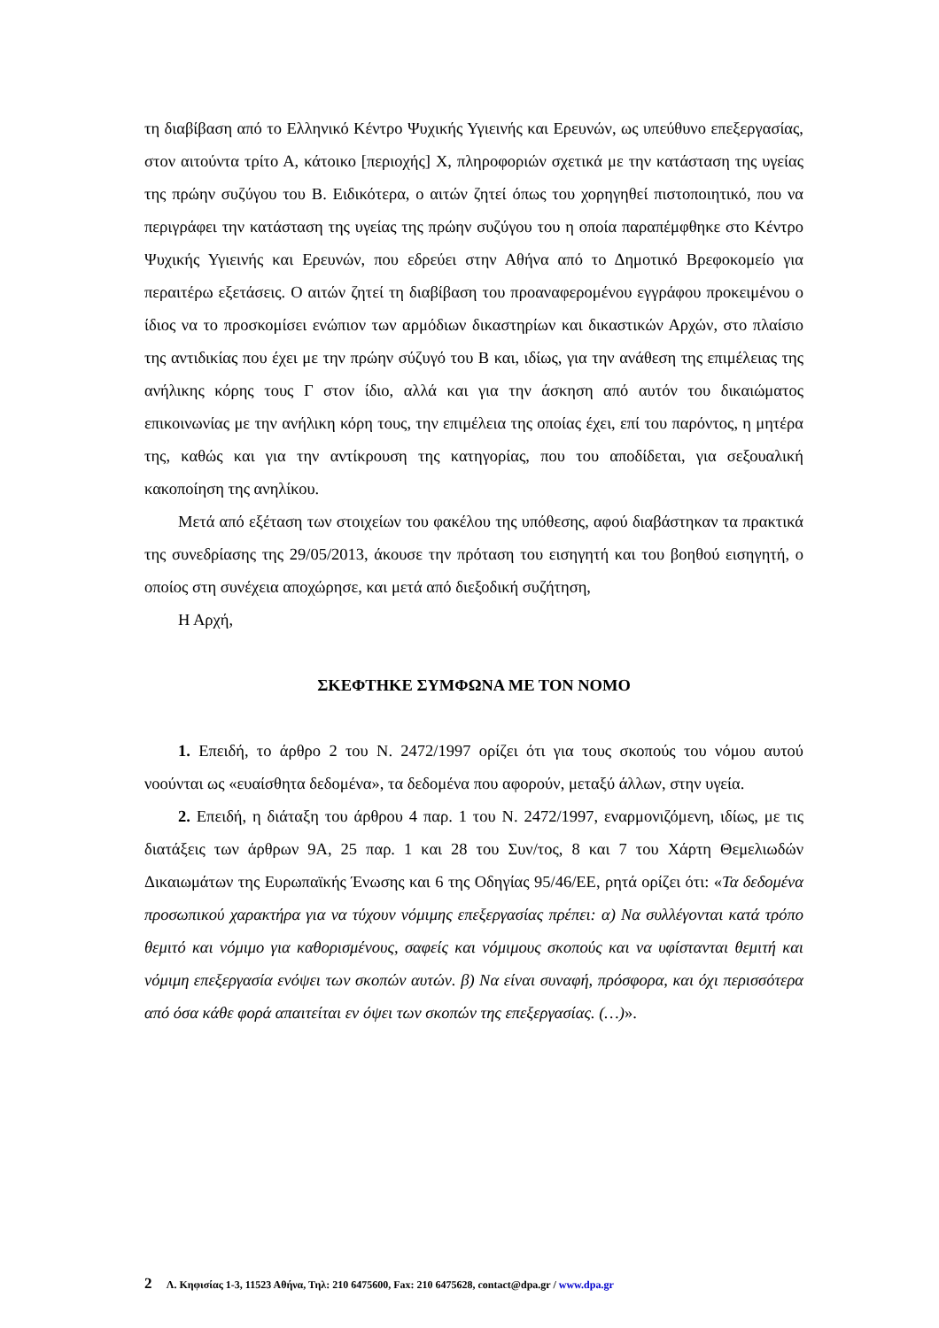τη διαβίβαση από το Ελληνικό Κέντρο Ψυχικής Υγιεινής και Ερευνών, ως υπεύθυνο επεξεργασίας, στον αιτούντα τρίτο Α, κάτοικο [περιοχής] Χ, πληροφοριών σχετικά με την κατάσταση της υγείας της πρώην συζύγου του Β. Ειδικότερα, ο αιτών ζητεί όπως του χορηγηθεί πιστοποιητικό, που να περιγράφει την κατάσταση της υγείας της πρώην συζύγου του η οποία παραπέμφθηκε στο Κέντρο Ψυχικής Υγιεινής και Ερευνών, που εδρεύει στην Αθήνα από το Δημοτικό Βρεφοκομείο για περαιτέρω εξετάσεις. Ο αιτών ζητεί τη διαβίβαση του προαναφερομένου εγγράφου προκειμένου ο ίδιος να το προσκομίσει ενώπιον των αρμόδιων δικαστηρίων και δικαστικών Αρχών, στο πλαίσιο της αντιδικίας που έχει με την πρώην σύζυγό του Β και, ιδίως, για την ανάθεση της επιμέλειας της ανήλικης κόρης τους Γ στον ίδιο, αλλά και για την άσκηση από αυτόν του δικαιώματος επικοινωνίας με την ανήλικη κόρη τους, την επιμέλεια της οποίας έχει, επί του παρόντος, η μητέρα της, καθώς και για την αντίκρουση της κατηγορίας, που του αποδίδεται, για σεξουαλική κακοποίηση της ανηλίκου.
Μετά από εξέταση των στοιχείων του φακέλου της υπόθεσης, αφού διαβάστηκαν τα πρακτικά της συνεδρίασης της 29/05/2013, άκουσε την πρόταση του εισηγητή και του βοηθού εισηγητή, ο οποίος στη συνέχεια αποχώρησε, και μετά από διεξοδική συζήτηση,
Η Αρχή,
ΣΚΕΦΤΗΚΕ ΣΥΜΦΩΝΑ ΜΕ ΤΟΝ ΝΟΜΟ
1. Επειδή, το άρθρο 2 του Ν. 2472/1997 ορίζει ότι για τους σκοπούς του νόμου αυτού νοούνται ως «ευαίσθητα δεδομένα», τα δεδομένα που αφορούν, μεταξύ άλλων, στην υγεία.
2. Επειδή, η διάταξη του άρθρου 4 παρ. 1 του Ν. 2472/1997, εναρμονιζόμενη, ιδίως, με τις διατάξεις των άρθρων 9Α, 25 παρ. 1 και 28 του Συν/τος, 8 και 7 του Χάρτη Θεμελιωδών Δικαιωμάτων της Ευρωπαϊκής Ένωσης και 6 της Οδηγίας 95/46/ΕΕ, ρητά ορίζει ότι: «Τα δεδομένα προσωπικού χαρακτήρα για να τύχουν νόμιμης επεξεργασίας πρέπει: α) Να συλλέγονται κατά τρόπο θεμιτό και νόμιμο για καθορισμένους, σαφείς και νόμιμους σκοπούς και να υφίστανται θεμιτή και νόμιμη επεξεργασία ενόψει των σκοπών αυτών. β) Να είναι συναφή, πρόσφορα, και όχι περισσότερα από όσα κάθε φορά απαιτείται εν όψει των σκοπών της επεξεργασίας. (…)».
2 Λ. Κηφισίας 1-3, 11523 Αθήνα, Τηλ: 210 6475600, Fax: 210 6475628, contact@dpa.gr / www.dpa.gr